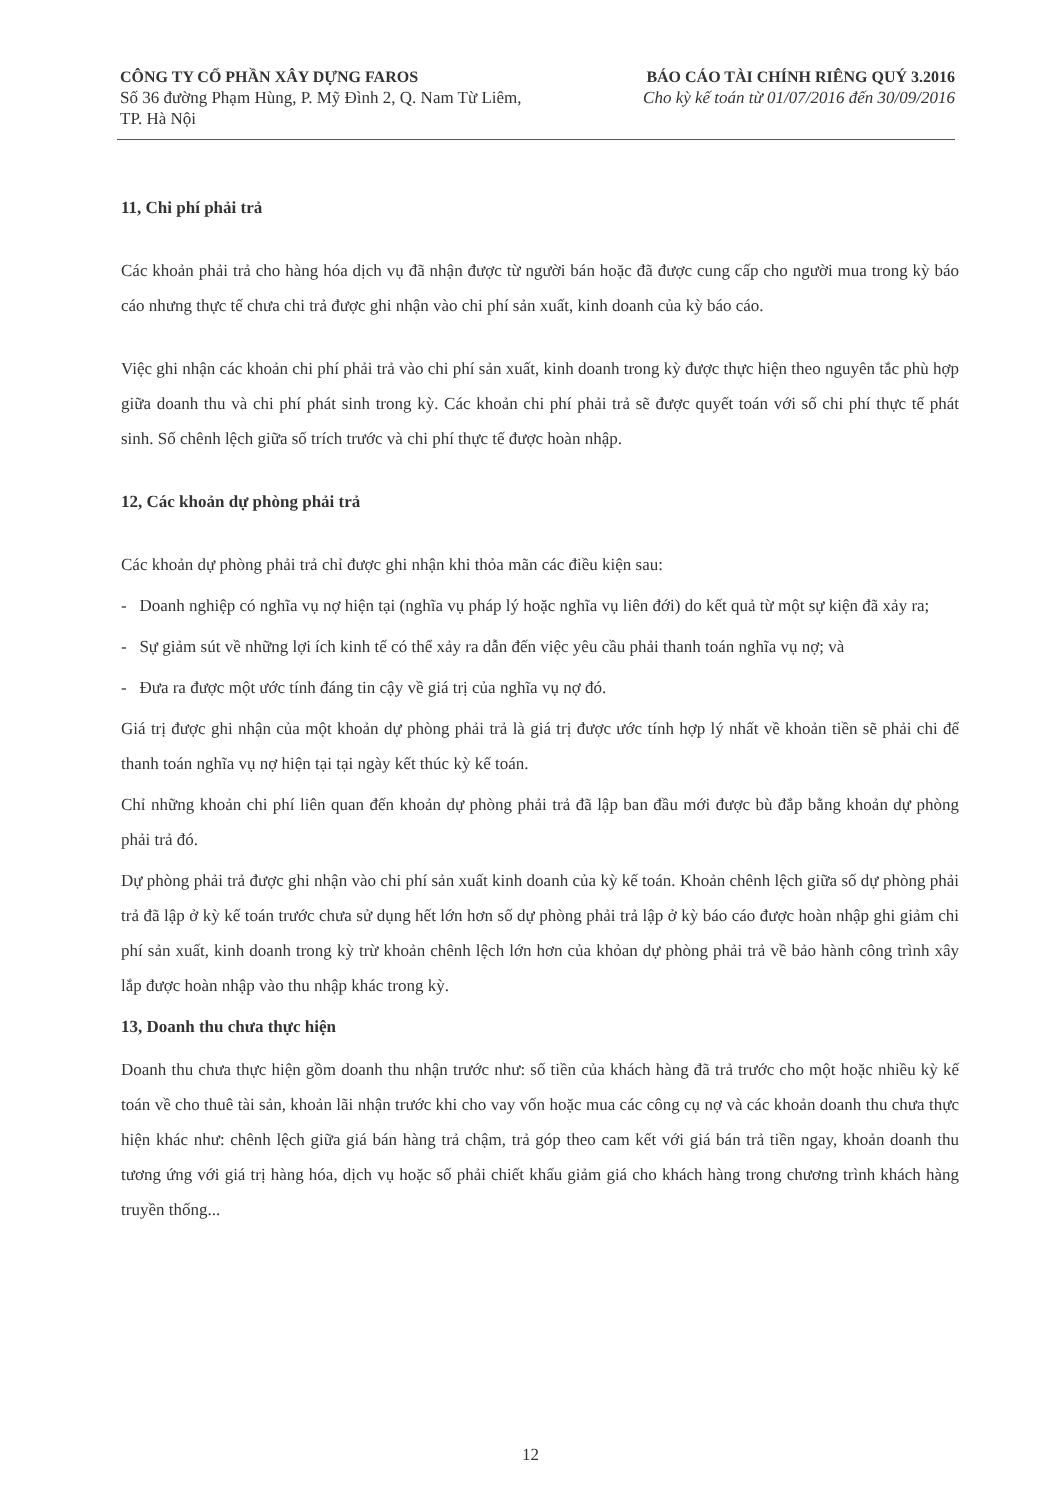CÔNG TY CỔ PHẦN XÂY DỰNG FAROS
Số 36 đường Phạm Hùng, P. Mỹ Đình 2, Q. Nam Từ Liêm,
TP. Hà Nội
BÁO CÁO TÀI CHÍNH RIÊNG QUÝ 3.2016
Cho kỳ kế toán từ 01/07/2016 đến 30/09/2016
11, Chi phí phải trả
Các khoản phải trả cho hàng hóa dịch vụ đã nhận được từ người bán hoặc đã được cung cấp cho người mua trong kỳ báo cáo nhưng thực tế chưa chi trả được ghi nhận vào chi phí sản xuất, kinh doanh của kỳ báo cáo.
Việc ghi nhận các khoản chi phí phải trả vào chi phí sản xuất, kinh doanh trong kỳ được thực hiện theo nguyên tắc phù hợp giữa doanh thu và chi phí phát sinh trong kỳ. Các khoản chi phí phải trả sẽ được quyết toán với số chi phí thực tế phát sinh. Số chênh lệch giữa số trích trước và chi phí thực tế được hoàn nhập.
12, Các khoản dự phòng phải trả
Các khoản dự phòng phải trả chỉ được ghi nhận khi thỏa mãn các điều kiện sau:
- Doanh nghiệp có nghĩa vụ nợ hiện tại (nghĩa vụ pháp lý hoặc nghĩa vụ liên đới) do kết quả từ một sự kiện đã xảy ra;
- Sự giảm sút về những lợi ích kinh tế có thể xảy ra dẫn đến việc yêu cầu phải thanh toán nghĩa vụ nợ; và
- Đưa ra được một ước tính đáng tin cậy về giá trị của nghĩa vụ nợ đó.
Giá trị được ghi nhận của một khoản dự phòng phải trả là giá trị được ước tính hợp lý nhất về khoản tiền sẽ phải chi để thanh toán nghĩa vụ nợ hiện tại tại ngày kết thúc kỳ kế toán.
Chỉ những khoản chi phí liên quan đến khoản dự phòng phải trả đã lập ban đầu mới được bù đắp bằng khoản dự phòng phải trả đó.
Dự phòng phải trả được ghi nhận vào chi phí sản xuất kinh doanh của kỳ kế toán. Khoản chênh lệch giữa số dự phòng phải trả đã lập ở kỳ kế toán trước chưa sử dụng hết lớn hơn số dự phòng phải trả lập ở kỳ báo cáo được hoàn nhập ghi giảm chi phí sản xuất, kinh doanh trong kỳ trừ khoản chênh lệch lớn hơn của khỏan dự phòng phải trả về bảo hành công trình xây lắp được hoàn nhập vào thu nhập khác trong kỳ.
13, Doanh thu chưa thực hiện
Doanh thu chưa thực hiện gồm doanh thu nhận trước như: số tiền của khách hàng đã trả trước cho một hoặc nhiều kỳ kế toán về cho thuê tài sản, khoản lãi nhận trước khi cho vay vốn hoặc mua các công cụ nợ và các khoản doanh thu chưa thực hiện khác như: chênh lệch giữa giá bán hàng trả chậm, trả góp theo cam kết với giá bán trả tiền ngay, khoản doanh thu tương ứng với giá trị hàng hóa, dịch vụ hoặc số phải chiết khấu giảm giá cho khách hàng trong chương trình khách hàng truyền thống...
12